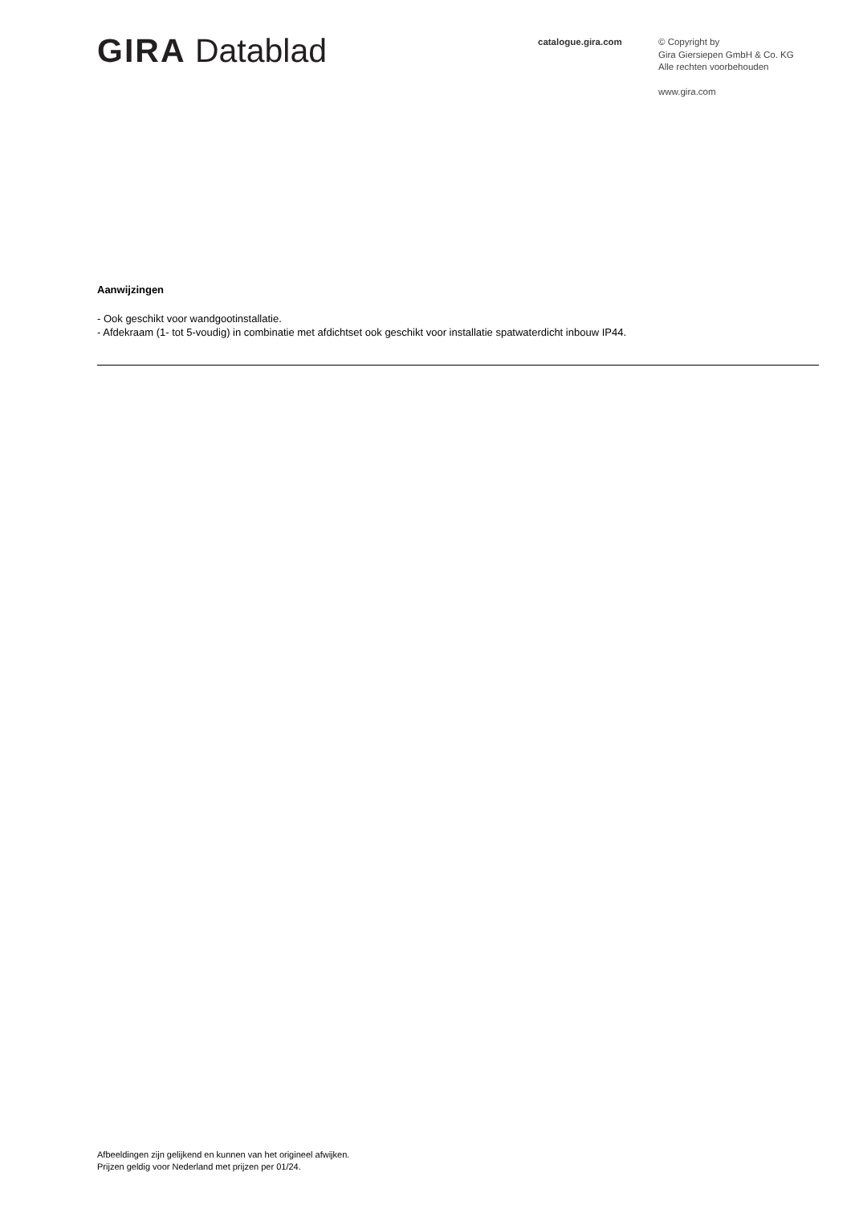GIRA Datablad
catalogue.gira.com
© Copyright by
Gira Giersiepen GmbH & Co. KG
Alle rechten voorbehouden
www.gira.com
Aanwijzingen
- Ook geschikt voor wandgootinstallatie.
- Afdekraam (1- tot 5-voudig) in combinatie met afdichtset ook geschikt voor installatie spatwaterdicht inbouw IP44.
Afbeeldingen zijn gelijkend en kunnen van het origineel afwijken.
Prijzen geldig voor Nederland met prijzen per 01/24.